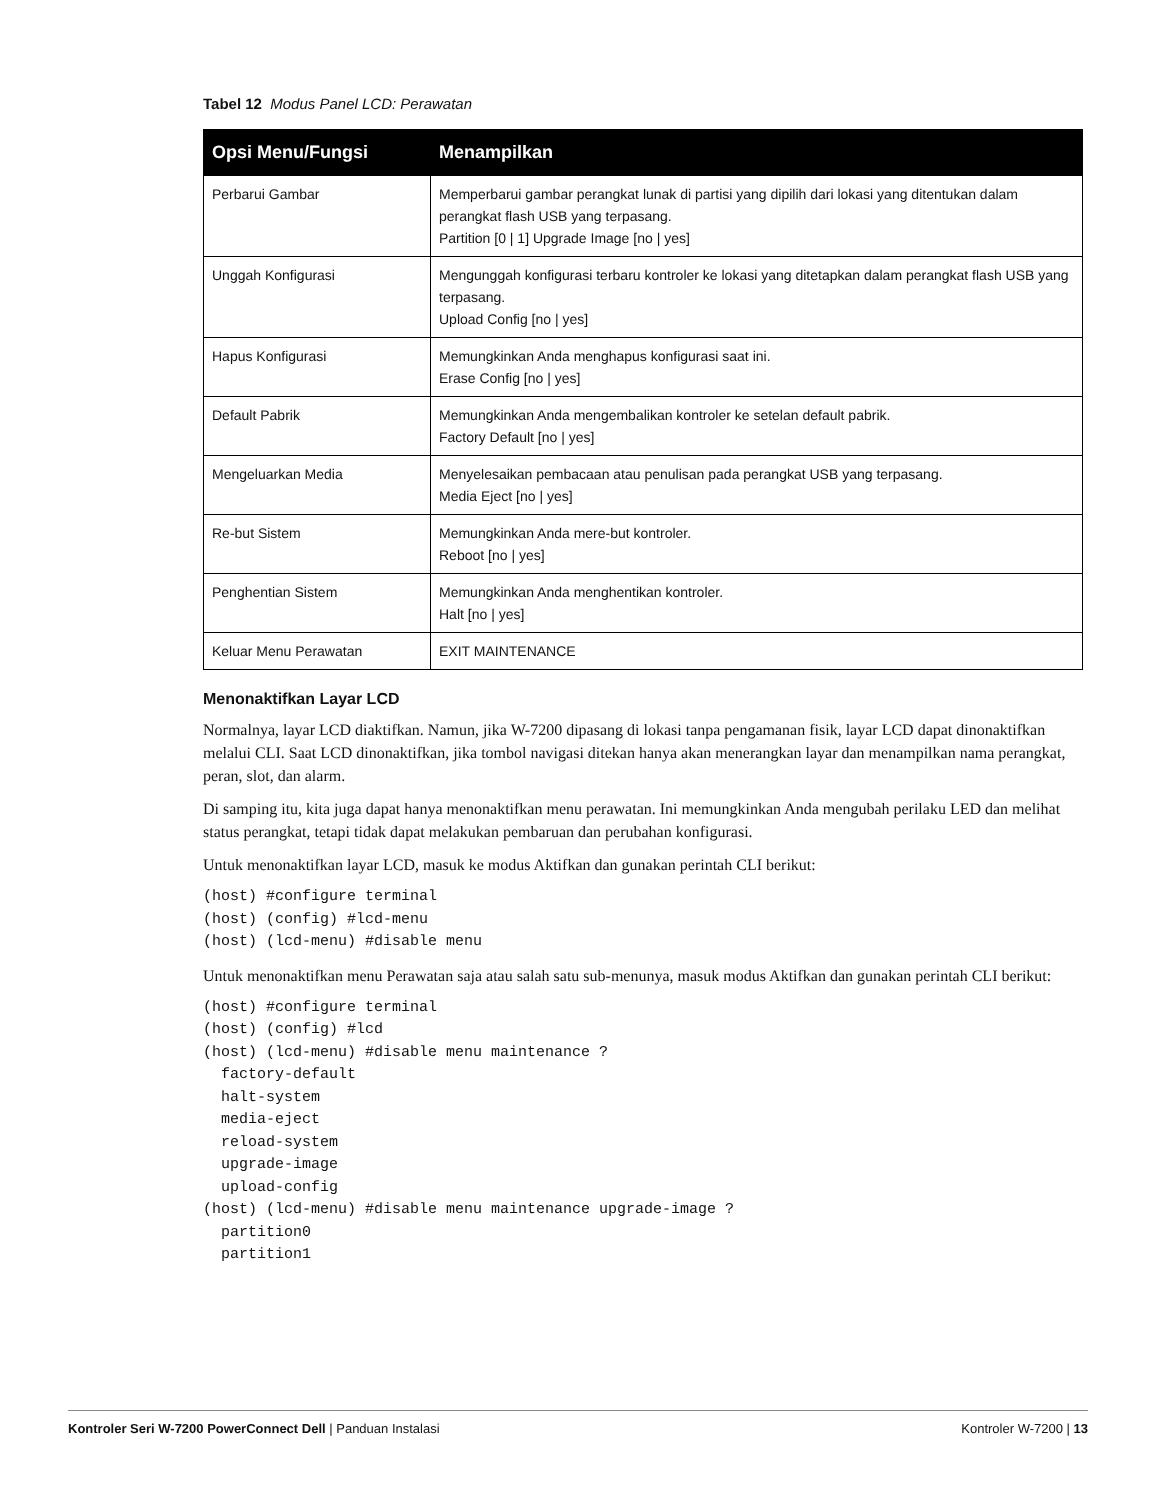Tabel 12 Modus Panel LCD: Perawatan
| Opsi Menu/Fungsi | Menampilkan |
| --- | --- |
| Perbarui Gambar | Memperbarui gambar perangkat lunak di partisi yang dipilih dari lokasi yang ditentukan dalam perangkat flash USB yang terpasang. Partition [0 / 1] Upgrade Image [no / yes] |
| Unggah Konfigurasi | Mengunggah konfigurasi terbaru kontroler ke lokasi yang ditetapkan dalam perangkat flash USB yang terpasang. Upload Config [no / yes] |
| Hapus Konfigurasi | Memungkinkan Anda menghapus konfigurasi saat ini. Erase Config [no / yes] |
| Default Pabrik | Memungkinkan Anda mengembalikan kontroler ke setelan default pabrik. Factory Default [no / yes] |
| Mengeluarkan Media | Menyelesaikan pembacaan atau penulisan pada perangkat USB yang terpasang. Media Eject [no / yes] |
| Re-but Sistem | Memungkinkan Anda mere-but kontroler. Reboot [no / yes] |
| Penghentian Sistem | Memungkinkan Anda menghentikan kontroler. Halt [no / yes] |
| Keluar Menu Perawatan | EXIT MAINTENANCE |
Menonaktifkan Layar LCD
Normalnya, layar LCD diaktifkan. Namun, jika W-7200 dipasang di lokasi tanpa pengamanan fisik, layar LCD dapat dinonaktifkan melalui CLI. Saat LCD dinonaktifkan, jika tombol navigasi ditekan hanya akan menerangkan layar dan menampilkan nama perangkat, peran, slot, dan alarm.
Di samping itu, kita juga dapat hanya menonaktifkan menu perawatan. Ini memungkinkan Anda mengubah perilaku LED dan melihat status perangkat, tetapi tidak dapat melakukan pembaruan dan perubahan konfigurasi.
Untuk menonaktifkan layar LCD, masuk ke modus Aktifkan dan gunakan perintah CLI berikut:
(host) #configure terminal
(host) (config) #lcd-menu
(host) (lcd-menu) #disable menu
Untuk menonaktifkan menu Perawatan saja atau salah satu sub-menunya, masuk modus Aktifkan dan gunakan perintah CLI berikut:
(host) #configure terminal
(host) (config) #lcd
(host) (lcd-menu) #disable menu maintenance ?
  factory-default
  halt-system
  media-eject
  reload-system
  upgrade-image
  upload-config
(host) (lcd-menu) #disable menu maintenance upgrade-image ?
  partition0
  partition1
Kontroler Seri W-7200 PowerConnect Dell | Panduan Instalasi Kontroler W-7200 | 13